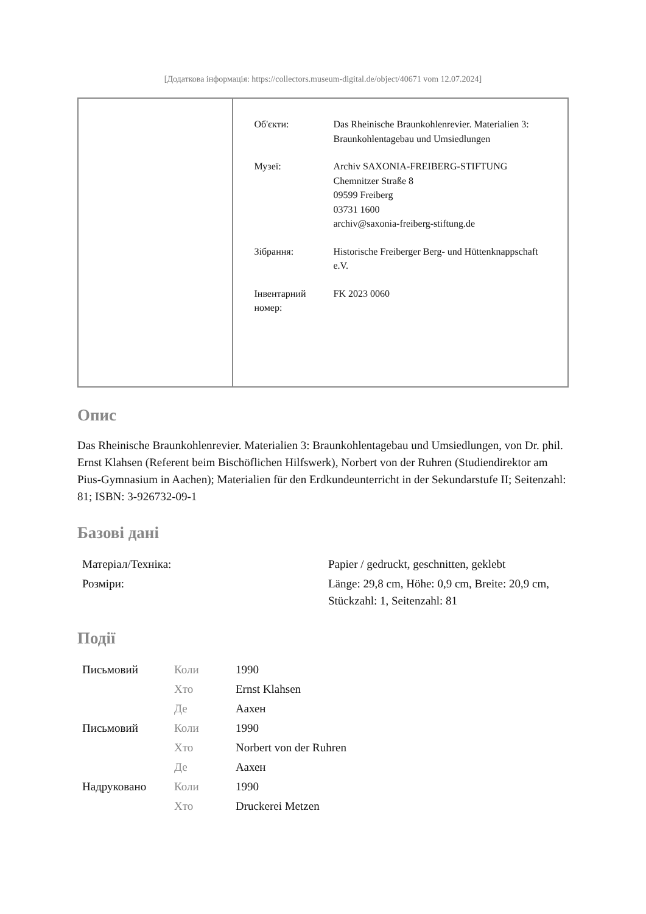[Додаткова інформація: https://collectors.museum-digital.de/object/40671 vom 12.07.2024]
| Об'єкти: | Das Rheinische Braunkohlenrevier. Materialien 3: Braunkohlentagebau und Umsiedlungen |
| Музеї: | Archiv SAXONIA-FREIBERG-STIFTUNG Chemnitzer Straße 8 09599 Freiberg 03731 1600 archiv@saxonia-freiberg-stiftung.de |
| Зібрання: | Historische Freiberger Berg- und Hüttenknappschaft e.V. |
| Інвентарний номер: | FK 2023 0060 |
Опис
Das Rheinische Braunkohlenrevier. Materialien 3: Braunkohlentagebau und Umsiedlungen, von Dr. phil. Ernst Klahsen (Referent beim Bischöflichen Hilfswerk), Norbert von der Ruhren (Studiendirektor am Pius-Gymnasium in Aachen); Materialien für den Erdkundeunterricht in der Sekundarstufe II; Seitenzahl: 81; ISBN: 3-926732-09-1
Базові дані
| Матеріал/Техніка: | Papier / gedruckt, geschnitten, geklebt |
| Розміри: | Länge: 29,8 cm, Höhe: 0,9 cm, Breite: 20,9 cm, Stückzahl: 1, Seitenzahl: 81 |
Події
| Письмовий | Коли | 1990 |
| | Хто | Ernst Klahsen |
| | Де | Аахен |
| Письмовий | Коли | 1990 |
| | Хто | Norbert von der Ruhren |
| | Де | Аахен |
| Надруковано | Коли | 1990 |
| | Хто | Druckerei Metzen |